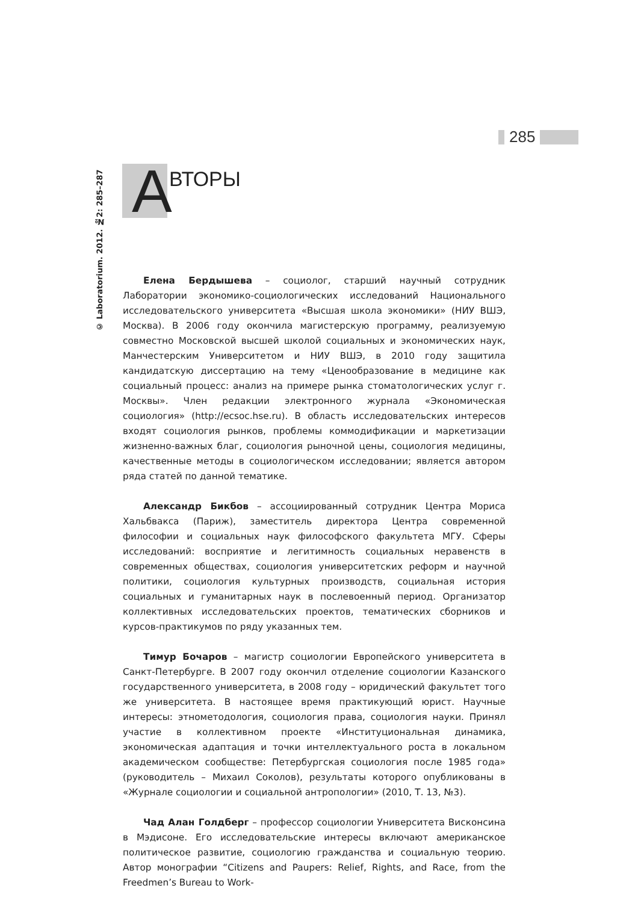285
© Laboratorium. 2012. №2: 285–287
А
ВТОРЫ
Елена Бердышева – социолог, старший научный сотрудник Лаборатории экономико-социологических исследований Национального исследовательского университета «Высшая школа экономики» (НИУ ВШЭ, Москва). В 2006 году окончила магистерскую программу, реализуемую совместно Московской высшей школой социальных и экономических наук, Манчестерским Университетом и НИУ ВШЭ, в 2010 году защитила кандидатскую диссертацию на тему «Ценообразование в медицине как социальный процесс: анализ на примере рынка стоматологических услуг г. Москвы». Член редакции электронного журнала «Экономическая социология» (http://ecsoc.hse.ru). В область исследовательских интересов входят социология рынков, проблемы коммодификации и маркетизации жизненно-важных благ, социология рыночной цены, социология медицины, качественные методы в социологическом исследовании; является автором ряда статей по данной тематике.
Александр Бикбов – ассоциированный сотрудник Центра Мориса Хальбвакса (Париж), заместитель директора Центра современной философии и социальных наук философского факультета МГУ. Сферы исследований: восприятие и легитимность социальных неравенств в современных обществах, социология университетских реформ и научной политики, социология культурных производств, социальная история социальных и гуманитарных наук в послевоенный период. Организатор коллективных исследовательских проектов, тематических сборников и курсов-практикумов по ряду указанных тем.
Тимур Бочаров – магистр социологии Европейского университета в Санкт-Петербурге. В 2007 году окончил отделение социологии Казанского государственного университета, в 2008 году – юридический факультет того же университета. В настоящее время практикующий юрист. Научные интересы: этнометодология, социология права, социология науки. Принял участие в коллективном проекте «Институциональная динамика, экономическая адаптация и точки интеллектуального роста в локальном академическом сообществе: Петербургская социология после 1985 года» (руководитель – Михаил Соколов), результаты которого опубликованы в «Журнале социологии и социальной антропологии» (2010, Т. 13, №3).
Чад Алан Голдберг – профессор социологии Университета Висконсина в Мэдисоне. Его исследовательские интересы включают американское политическое развитие, социологию гражданства и социальную теорию. Автор монографии “Citizens and Paupers: Relief, Rights, and Race, from the Freedmen’s Bureau to Work-